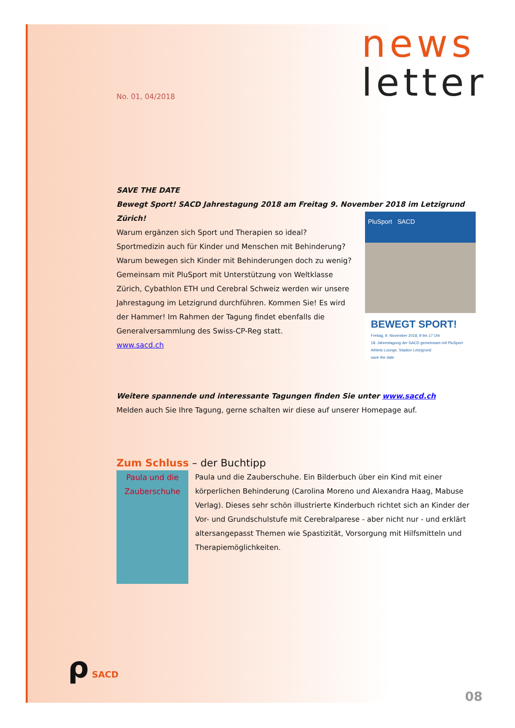news
letter
No. 01, 04/2018
SAVE THE DATE
Bewegt Sport! SACD Jahrestagung 2018 am Freitag 9. November 2018 im Letzigrund Zürich!
PluSport SACD
BEWEGT SPORT!
Freitag, 9. November 2018, 9 bis 17 Uhr
18. Jahrestagung der SACD gemeinsam mit PluSport
Athlets Lounge, Stadion Letzigrund
save the date
Warum ergänzen sich Sport und Therapien so ideal?
Sportmedizin auch für Kinder und Menschen mit Behinderung?
Warum bewegen sich Kinder mit Behinderungen doch zu wenig?
Gemeinsam mit PluSport mit Unterstützung von Weltklasse Zürich, Cybathlon ETH und Cerebral Schweiz werden wir unsere Jahrestagung im Letzigrund durchführen. Kommen Sie! Es wird der Hammer! Im Rahmen der Tagung findet ebenfalls die Generalversammlung des Swiss-CP-Reg statt.
www.sacd.ch
Weitere spannende und interessante Tagungen finden Sie unter www.sacd.ch
Melden auch Sie Ihre Tagung, gerne schalten wir diese auf unserer Homepage auf.
Zum Schluss – der Buchtipp
Paula und die Zauberschuhe
Paula und die Zauberschuhe. Ein Bilderbuch über ein Kind mit einer körperlichen Behinderung (Carolina Moreno und Alexandra Haag, Mabuse Verlag). Dieses sehr schön illustrierte Kinderbuch richtet sich an Kinder der Vor- und Grundschulstufe mit Cerebralparese - aber nicht nur - und erklärt altersangepasst Themen wie Spastizität, Vorsorgung mit Hilfsmitteln und Therapiemöglichkeiten.
ρ SACD
08